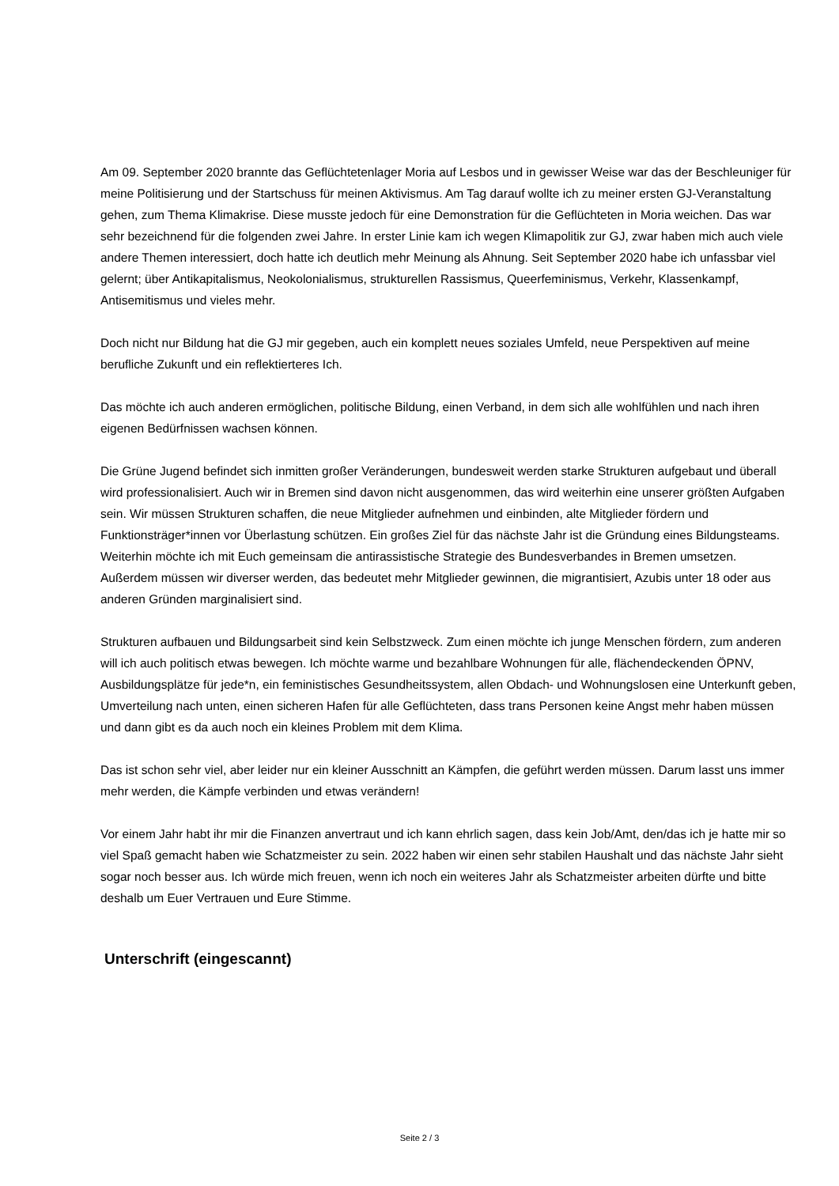Am 09. September 2020 brannte das Geflüchtetenlager Moria auf Lesbos und in gewisser Weise war das der Beschleuniger für meine Politisierung und der Startschuss für meinen Aktivismus. Am Tag darauf wollte ich zu meiner ersten GJ-Veranstaltung gehen, zum Thema Klimakrise. Diese musste jedoch für eine Demonstration für die Geflüchteten in Moria weichen. Das war sehr bezeichnend für die folgenden zwei Jahre. In erster Linie kam ich wegen Klimapolitik zur GJ, zwar haben mich auch viele andere Themen interessiert, doch hatte ich deutlich mehr Meinung als Ahnung. Seit September 2020 habe ich unfassbar viel gelernt; über Antikapitalismus, Neokolonialismus, strukturellen Rassismus, Queerfeminismus, Verkehr, Klassenkampf, Antisemitismus und vieles mehr.
Doch nicht nur Bildung hat die GJ mir gegeben, auch ein komplett neues soziales Umfeld, neue Perspektiven auf meine berufliche Zukunft und ein reflektierteres Ich.
Das möchte ich auch anderen ermöglichen, politische Bildung, einen Verband, in dem sich alle wohlfühlen und nach ihren eigenen Bedürfnissen wachsen können.
Die Grüne Jugend befindet sich inmitten großer Veränderungen, bundesweit werden starke Strukturen aufgebaut und überall wird professionalisiert. Auch wir in Bremen sind davon nicht ausgenommen, das wird weiterhin eine unserer größten Aufgaben sein. Wir müssen Strukturen schaffen, die neue Mitglieder aufnehmen und einbinden, alte Mitglieder fördern und Funktionsträger*innen vor Überlastung schützen. Ein großes Ziel für das nächste Jahr ist die Gründung eines Bildungsteams. Weiterhin möchte ich mit Euch gemeinsam die antirassistische Strategie des Bundesverbandes in Bremen umsetzen. Außerdem müssen wir diverser werden, das bedeutet mehr Mitglieder gewinnen, die migrantisiert, Azubis unter 18 oder aus anderen Gründen marginalisiert sind.
Strukturen aufbauen und Bildungsarbeit sind kein Selbstzweck. Zum einen möchte ich junge Menschen fördern, zum anderen will ich auch politisch etwas bewegen. Ich möchte warme und bezahlbare Wohnungen für alle, flächendeckenden ÖPNV, Ausbildungsplätze für jede*n, ein feministisches Gesundheitssystem, allen Obdach- und Wohnungslosen eine Unterkunft geben, Umverteilung nach unten, einen sicheren Hafen für alle Geflüchteten, dass trans Personen keine Angst mehr haben müssen und dann gibt es da auch noch ein kleines Problem mit dem Klima.
Das ist schon sehr viel, aber leider nur ein kleiner Ausschnitt an Kämpfen, die geführt werden müssen. Darum lasst uns immer mehr werden, die Kämpfe verbinden und etwas verändern!
Vor einem Jahr habt ihr mir die Finanzen anvertraut und ich kann ehrlich sagen, dass kein Job/Amt, den/das ich je hatte mir so viel Spaß gemacht haben wie Schatzmeister zu sein. 2022 haben wir einen sehr stabilen Haushalt und das nächste Jahr sieht sogar noch besser aus. Ich würde mich freuen, wenn ich noch ein weiteres Jahr als Schatzmeister arbeiten dürfte und bitte deshalb um Euer Vertrauen und Eure Stimme.
Unterschrift (eingescannt)
Seite 2 / 3